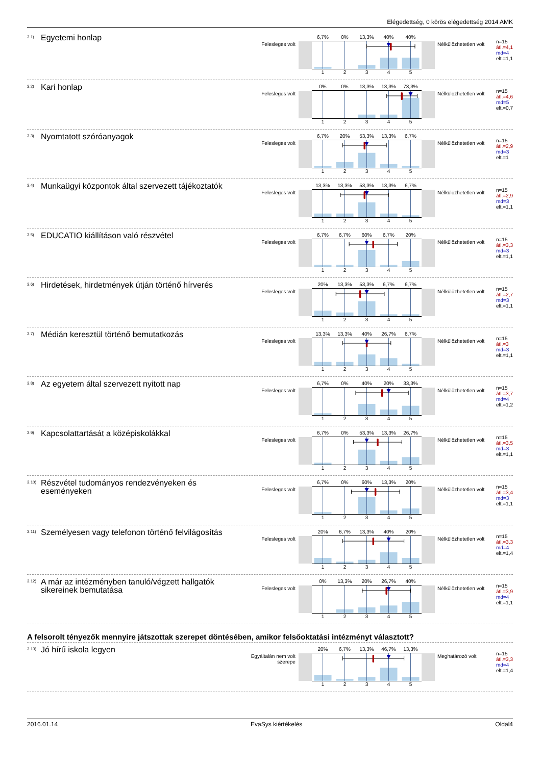Elégedettség, 0 körös elégedettség 2014 AMK
<sup>3.1)</sup> Egyetemi honlap
Felesleges volt
6,7% 0% 13,3% 40% 40%
1 2 3 4 5
Nélkülözhetetlen volt
n=15
átl.=4,1
md=4
elt.=1,1
<sup>3.2)</sup> Kari honlap
Felesleges volt
0% 0% 13,3% 13,3% 73,3%
1 2 3 4 5
Nélkülözhetetlen volt
n=15
átl.=4,6
md=5
elt.=0,7
<sup>3.3)</sup> Nyomtatott szóróanyagok
Felesleges volt
6,7% 20% 53,3% 13,3% 6,7%
1 2 3 4 5
Nélkülözhetetlen volt
n=15
átl.=2,9
md=3
elt.=1
<sup>3.4)</sup> Munkaügyi központok által szervezett tájékoztatók
Felesleges volt
13,3% 13,3% 53,3% 13,3% 6,7%
1 2 3 4 5
Nélkülözhetetlen volt
n=15
átl.=2,9
md=3
elt.=1,1
<sup>3.5)</sup> EDUCATIO kiállításon való részvétel
Felesleges volt
6,7% 6,7% 60% 6,7% 20%
1 2 3 4 5
Nélkülözhetetlen volt
n=15
átl.=3,3
md=3
elt.=1,1
<sup>3.6)</sup> Hirdetések, hirdetmények útján történő hírverés
Felesleges volt
20% 13,3% 53,3% 6,7% 6,7%
1 2 3 4 5
Nélkülözhetetlen volt
n=15
átl.=2,7
md=3
elt.=1,1
<sup>3.7)</sup> Médián keresztül történő bemutatkozás
Felesleges volt
13,3% 13,3% 40% 26,7% 6,7%
1 2 3 4 5
Nélkülözhetetlen volt
n=15
átl.=3
md=3
elt.=1,1
<sup>3.8)</sup> Az egyetem által szervezett nyitott nap
Felesleges volt
6,7% 0% 40% 20% 33,3%
1 2 3 4 5
Nélkülözhetetlen volt
n=15
átl.=3,7
md=4
elt.=1,2
<sup>3.9)</sup> Kapcsolattartását a középiskolákkal
Felesleges volt
6,7% 0% 53,3% 13,3% 26,7%
1 2 3 4 5
Nélkülözhetetlen volt
n=15
átl.=3,5
md=3
elt.=1,1
<sup>3.10)</sup> Részvétel tudományos rendezvényeken és eseményeken
Felesleges volt
6,7% 0% 60% 13,3% 20%
1 2 3 4 5
Nélkülözhetetlen volt
n=15
átl.=3,4
md=3
elt.=1,1
<sup>3.11)</sup> Személyesen vagy telefonon történő felvilágosítás
Felesleges volt
20% 6,7% 13,3% 40% 20%
1 2 3 4 5
Nélkülözhetetlen volt
n=15
átl.=3,3
md=4
elt.=1,4
<sup>3.12)</sup> A már az intézményben tanuló/végzett hallgatók sikereinek bemutatása
Felesleges volt
0% 13,3% 20% 26,7% 40%
1 2 3 4 5
Nélkülözhetetlen volt
n=15
átl.=3,9
md=4
elt.=1,1
A felsorolt tényezők mennyire játszottak szerepet döntésében, amikor felsőoktatási intézményt választott?
<sup>3.13)</sup> Jó hírű iskola legyen
Egyáltalán nem volt szerepe
20% 6,7% 13,3% 46,7% 13,3%
1 2 3 4 5
Meghatározó volt
n=15
átl.=3,3
md=4
elt.=1,4
2016.01.14 EvaSys kiértékelés Oldal4